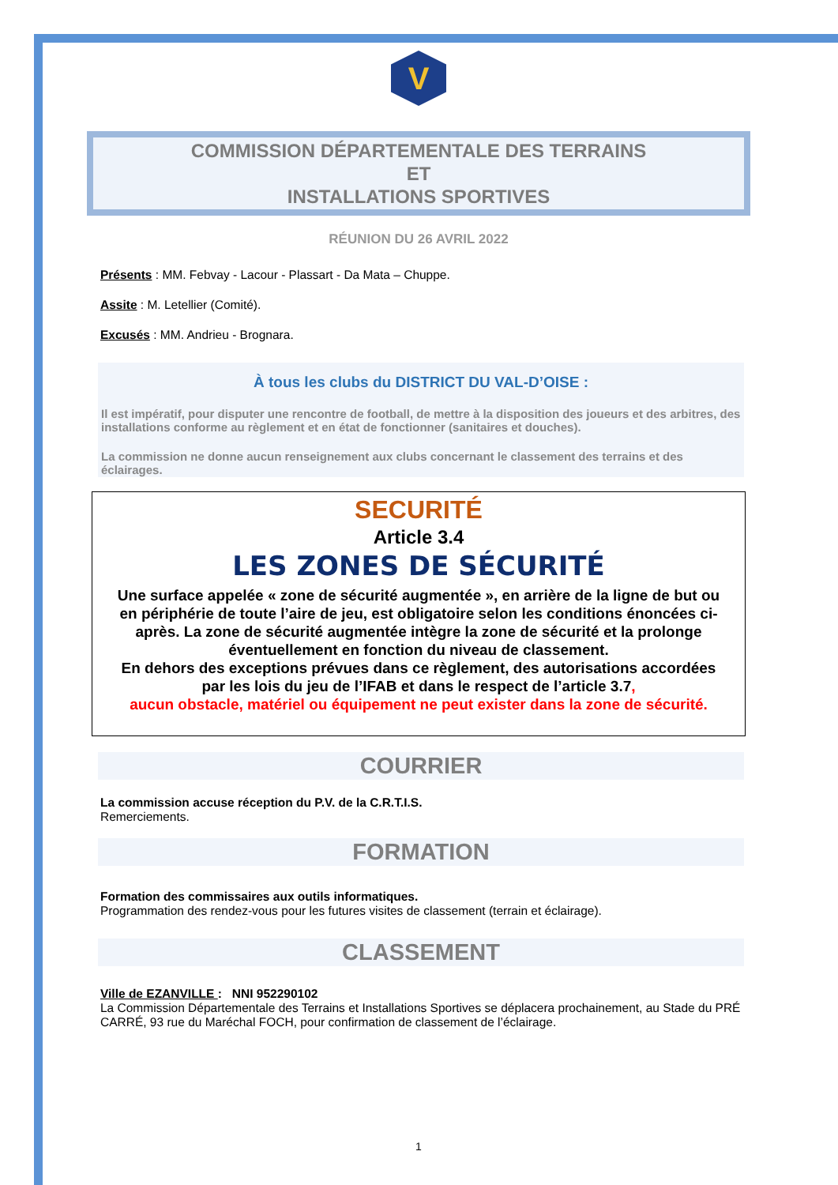V
COMMISSION DÉPARTEMENTALE DES TERRAINS
ET
INSTALLATIONS SPORTIVES
RÉUNION DU 26 AVRIL 2022
Présents : MM. Febvay - Lacour - Plassart - Da Mata – Chuppe.
Assite : M. Letellier (Comité).
Excusés : MM. Andrieu - Brognara.
À tous les clubs du DISTRICT DU VAL-D’OISE :
Il est impératif, pour disputer une rencontre de football, de mettre à la disposition des joueurs et des arbitres, des installations conforme au règlement et en état de fonctionner (sanitaires et douches).
La commission ne donne aucun renseignement aux clubs concernant le classement des terrains et des éclairages.
SECURITÉ
Article 3.4
LES ZONES DE SÉCURITÉ
Une surface appelée « zone de sécurité augmentée », en arrière de la ligne de but ou en périphérie de toute l’aire de jeu, est obligatoire selon les conditions énoncées ci-après. La zone de sécurité augmentée intègre la zone de sécurité et la prolonge éventuellement en fonction du niveau de classement.
En dehors des exceptions prévues dans ce règlement, des autorisations accordées par les lois du jeu de l’IFAB et dans le respect de l’article 3.7,
aucun obstacle, matériel ou équipement ne peut exister dans la zone de sécurité.
COURRIER
La commission accuse réception du P.V. de la C.R.T.I.S.
Remerciements.
FORMATION
Formation des commissaires aux outils informatiques.
Programmation des rendez-vous pour les futures visites de classement (terrain et éclairage).
CLASSEMENT
Ville de EZANVILLE : NNI 952290102
La Commission Départementale des Terrains et Installations Sportives se déplacera prochainement, au Stade du PRÉ CARRÉ, 93 rue du Maréchal FOCH, pour confirmation de classement de l’éclairage.
1